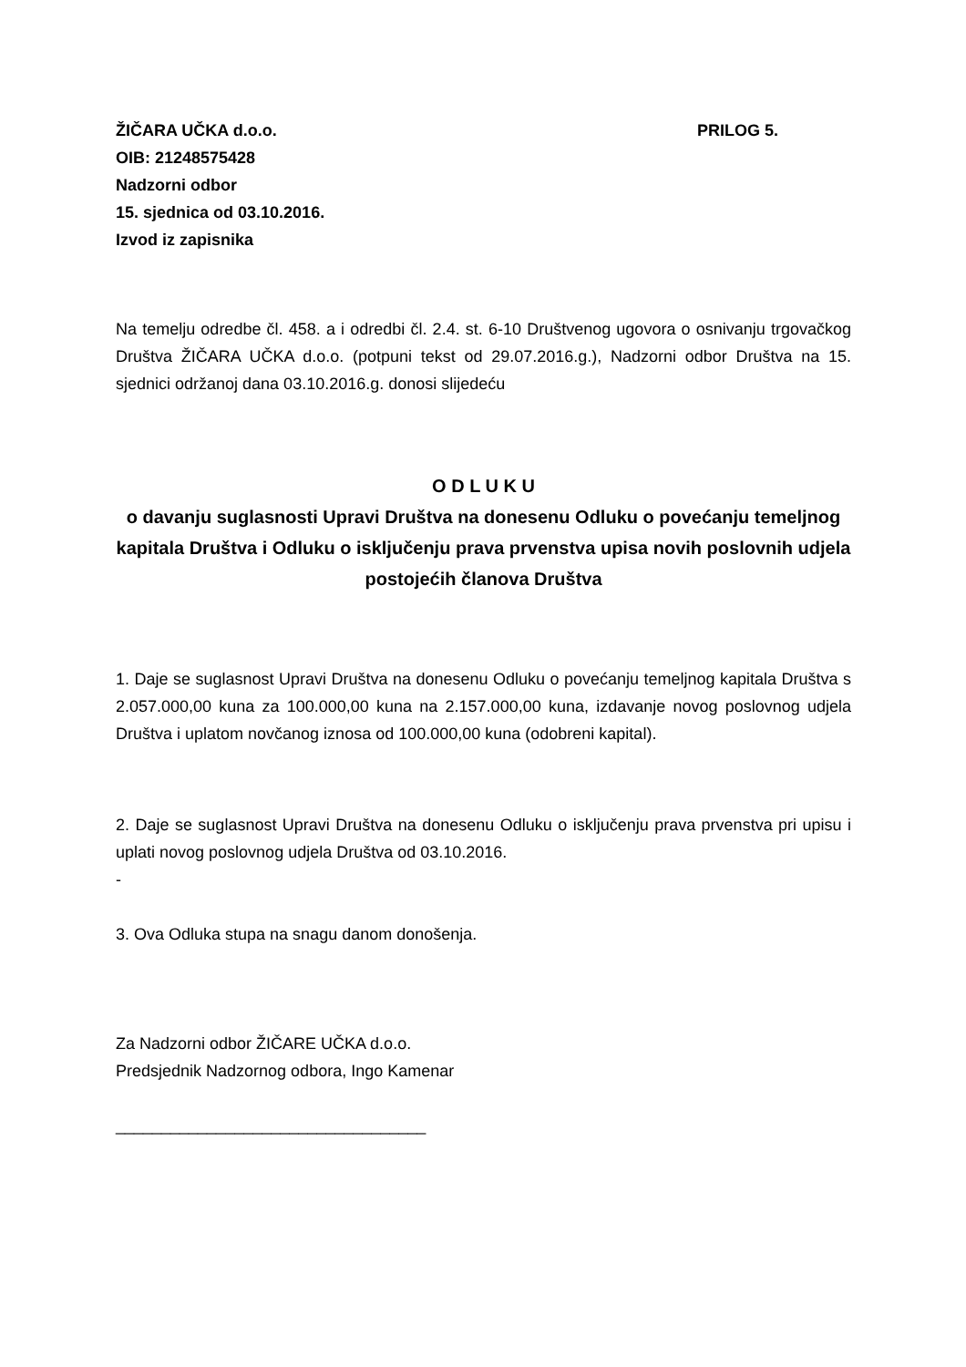ŽIČARA UČKA d.o.o. PRILOG 5.
OIB: 21248575428
Nadzorni odbor
15. sjednica od 03.10.2016.
Izvod iz zapisnika
Na temelju odredbe čl. 458. a i odredbi čl. 2.4. st. 6-10 Društvenog ugovora o osnivanju trgovačkog Društva ŽIČARA UČKA d.o.o. (potpuni tekst od 29.07.2016.g.), Nadzorni odbor Društva na 15. sjednici održanoj dana 03.10.2016.g. donosi slijedeću
O D L U K U
o davanju suglasnosti Upravi Društva na donesenu Odluku o povećanju temeljnog kapitala Društva i Odluku o isključenju prava prvenstva upisa novih poslovnih udjela postojećih članova Društva
1. Daje se suglasnost Upravi Društva na donesenu Odluku o povećanju temeljnog kapitala Društva s 2.057.000,00 kuna za 100.000,00 kuna na 2.157.000,00 kuna, izdavanje novog poslovnog udjela Društva i uplatom novčanog iznosa od 100.000,00 kuna (odobreni kapital).
2. Daje se suglasnost Upravi Društva na donesenu Odluku o isključenju prava prvenstva pri upisu i uplati novog poslovnog udjela Društva od 03.10.2016.
-
3. Ova Odluka stupa na snagu danom donošenja.
Za Nadzorni odbor ŽIČARE UČKA d.o.o.
Predsjednik Nadzornog odbora, Ingo Kamenar
__________________________________